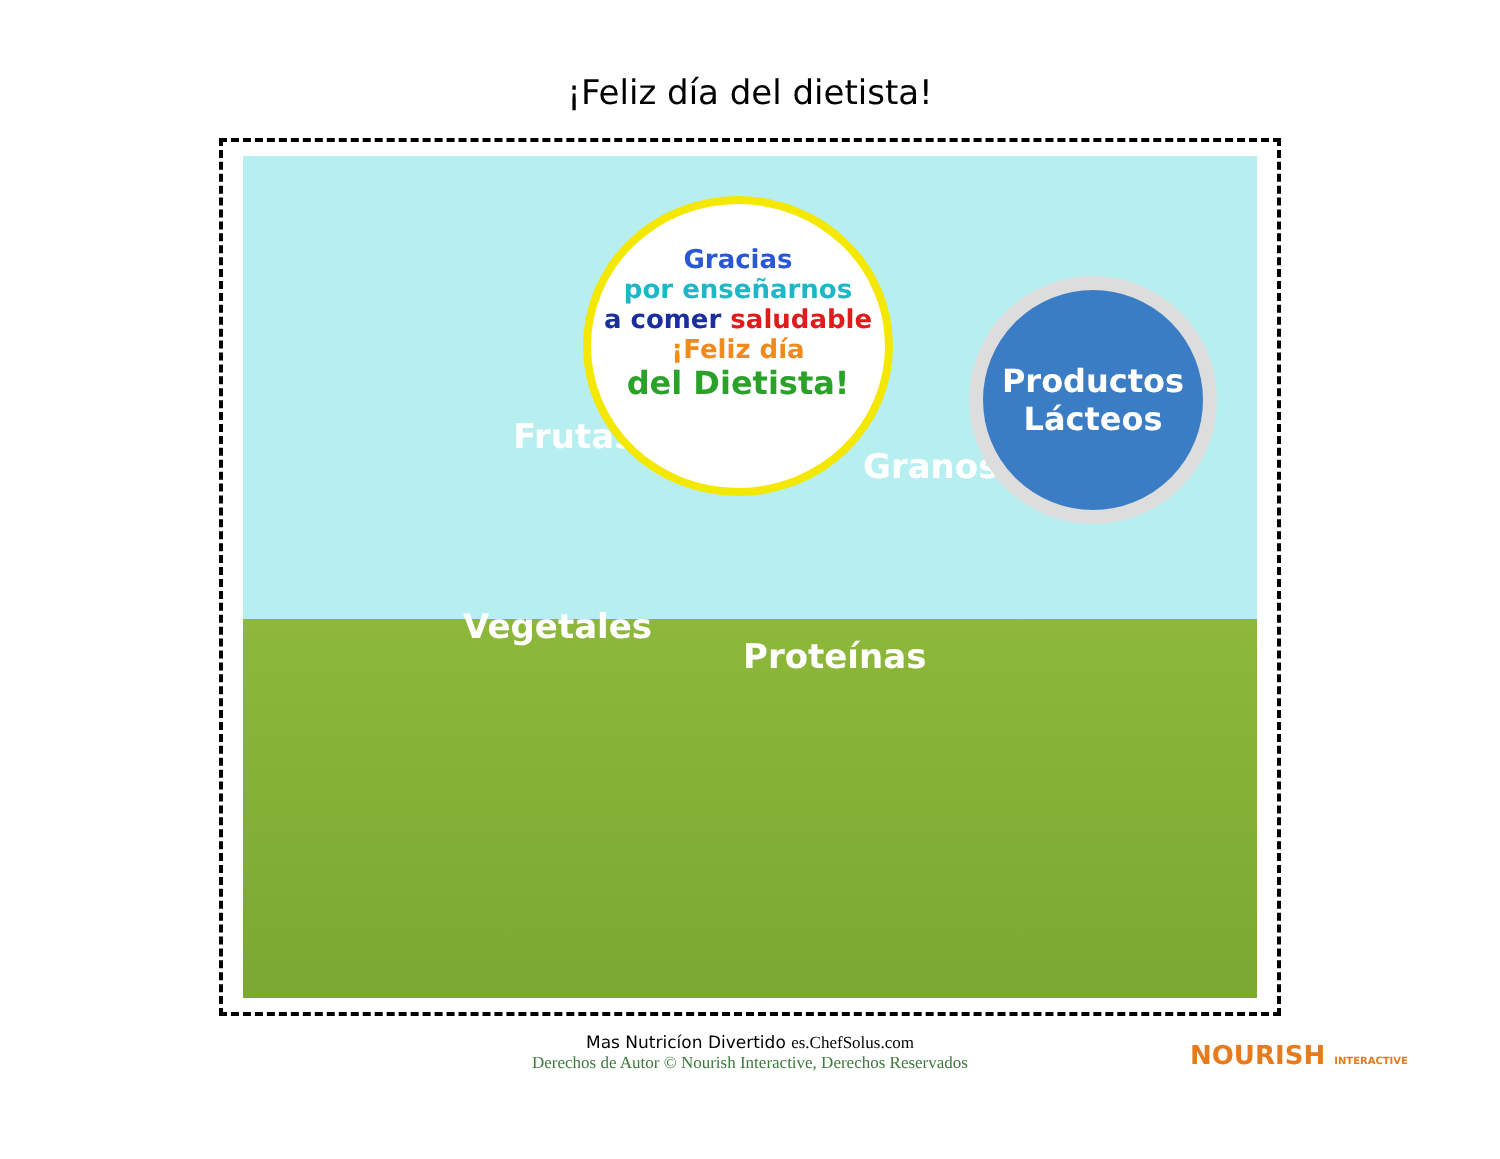¡Feliz día del dietista!
Frutas
Vegetales
Proteínas
Granos
Gracias
por enseñarnos
a comer saludable
¡Feliz día
del Dietista!
Productos Lácteos
Mas Nutricíon Divertido es.ChefSolus.com
Derechos de Autor © Nourish Interactive, Derechos Reservados
NOURISH INTERACTIVE